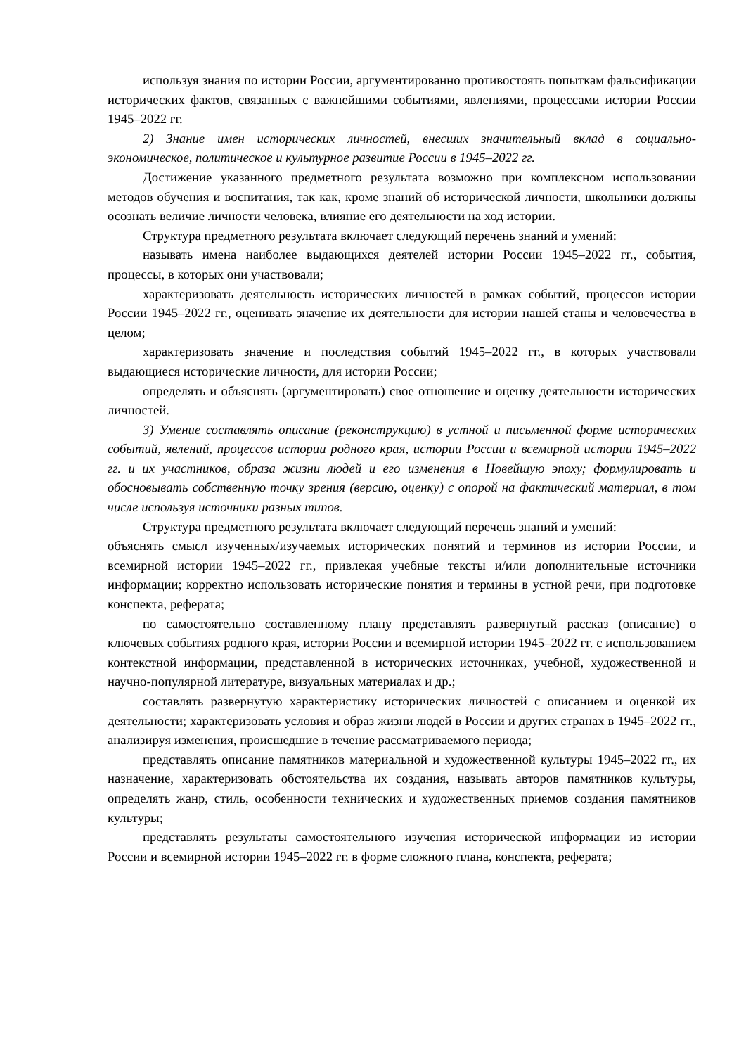используя знания по истории России, аргументированно противостоять попыткам фальсификации исторических фактов, связанных с важнейшими событиями, явлениями, процессами истории России 1945–2022 гг.
2) Знание имен исторических личностей, внесших значительный вклад в социально-экономическое, политическое и культурное развитие России в 1945–2022 гг.
Достижение указанного предметного результата возможно при комплексном использовании методов обучения и воспитания, так как, кроме знаний об исторической личности, школьники должны осознать величие личности человека, влияние его деятельности на ход истории.
Структура предметного результата включает следующий перечень знаний и умений:
называть имена наиболее выдающихся деятелей истории России 1945–2022 гг., события, процессы, в которых они участвовали;
характеризовать деятельность исторических личностей в рамках событий, процессов истории России 1945–2022 гг., оценивать значение их деятельности для истории нашей станы и человечества в целом;
характеризовать значение и последствия событий 1945–2022 гг., в которых участвовали выдающиеся исторические личности, для истории России;
определять и объяснять (аргументировать) свое отношение и оценку деятельности исторических личностей.
3) Умение составлять описание (реконструкцию) в устной и письменной форме исторических событий, явлений, процессов истории родного края, истории России и всемирной истории 1945–2022 гг. и их участников, образа жизни людей и его изменения в Новейшую эпоху; формулировать и обосновывать собственную точку зрения (версию, оценку) с опорой на фактический материал, в том числе используя источники разных типов.
Структура предметного результата включает следующий перечень знаний и умений:
объяснять смысл изученных/изучаемых исторических понятий и терминов из истории России, и всемирной истории 1945–2022 гг., привлекая учебные тексты и/или дополнительные источники информации; корректно использовать исторические понятия и термины в устной речи, при подготовке конспекта, реферата;
по самостоятельно составленному плану представлять развернутый рассказ (описание) о ключевых событиях родного края, истории России и всемирной истории 1945–2022 гг. с использованием контекстной информации, представленной в исторических источниках, учебной, художественной и научно-популярной литературе, визуальных материалах и др.;
составлять развернутую характеристику исторических личностей с описанием и оценкой их деятельности; характеризовать условия и образ жизни людей в России и других странах в 1945–2022 гг., анализируя изменения, происшедшие в течение рассматриваемого периода;
представлять описание памятников материальной и художественной культуры 1945–2022 гг., их назначение, характеризовать обстоятельства их создания, называть авторов памятников культуры, определять жанр, стиль, особенности технических и художественных приемов создания памятников культуры;
представлять результаты самостоятельного изучения исторической информации из истории России и всемирной истории 1945–2022 гг. в форме сложного плана, конспекта, реферата;